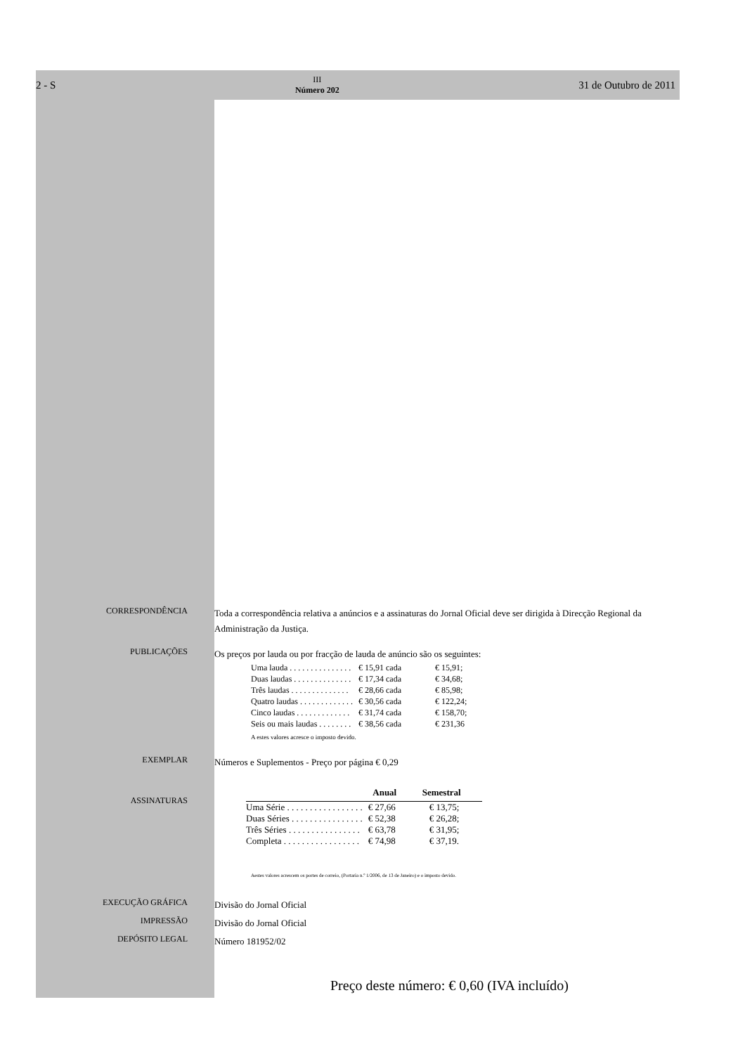2 - S III
Número 202 31 de Outubro de 2011
CORRESPONDÊNCIA
Toda a correspondência relativa a anúncios e a assinaturas do Jornal Oficial deve ser dirigida à Direcção Regional da Administração da Justiça.
PUBLICAÇÕES
Os preços por lauda ou por fracção de lauda de anúncio são os seguintes:
| Uma lauda . . . . . . . . . . . . . . . | € 15,91 cada | € 15,91; |
| Duas laudas . . . . . . . . . . . . . . | € 17,34 cada | € 34,68; |
| Três laudas . . . . . . . . . . . . . . | € 28,66 cada | € 85,98; |
| Quatro laudas . . . . . . . . . . . . . | € 30,56 cada | € 122,24; |
| Cinco laudas . . . . . . . . . . . . . | € 31,74 cada | € 158,70; |
| Seis ou mais laudas . . . . . . . . | € 38,56 cada | € 231,36 |
A estes valores acresce o imposto devido.
EXEMPLAR
Números e Suplementos - Preço por página € 0,29
ASSINATURAS
| | Anual | Semestral |
| --- | --- | --- |
| Uma Série . . . . . . . . . . . . . . . . . | € 27,66 | € 13,75; |
| Duas Séries . . . . . . . . . . . . . . . . | € 52,38 | € 26,28; |
| Três Séries . . . . . . . . . . . . . . . . | € 63,78 | € 31,95; |
| Completa . . . . . . . . . . . . . . . . . | € 74,98 | € 37,19. |
Aestes valores acrescem os portes de correio, (Portaria n.º 1/2006, de 13 de Janeiro) e o imposto devido.
EXECUÇÃO GRÁFICA
Divisão do Jornal Oficial
IMPRESSÃO
Divisão do Jornal Oficial
DEPÓSITO LEGAL
Número 181952/02
Preço deste número: € 0,60 (IVA incluído)